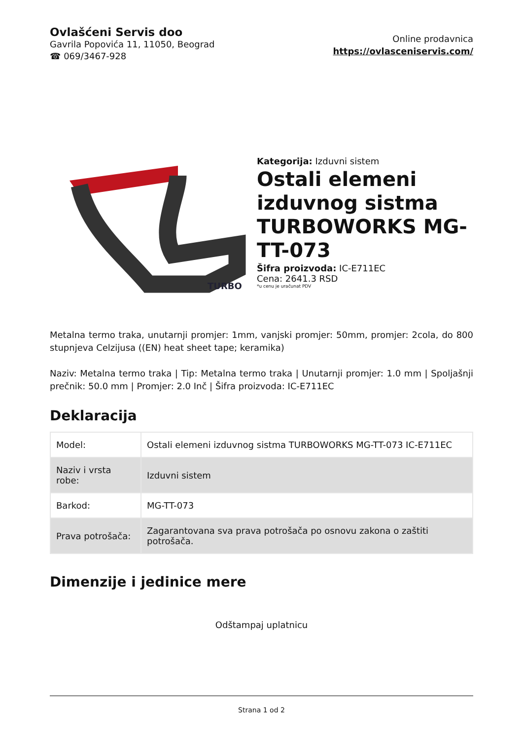Ovlašćeni Servis doo
Gavrila Popovića 11, 11050, Beograd
☎ 069/3467-928
Online prodavnica
https://ovlasceniservis.com/
TURBO
Kategorija: Izduvni sistem
Ostali elemeni izduvnog sistma TURBOWORKS MG-TT-073
Šifra proizvoda: IC-E711EC
Cena: 2641.3 RSD
*u cenu je uračunat PDV
Metalna termo traka, unutarnji promjer: 1mm, vanjski promjer: 50mm, promjer: 2cola, do 800 stupnjeva Celzijusa ((EN) heat sheet tape; keramika)
Naziv: Metalna termo traka | Tip: Metalna termo traka | Unutarnji promjer: 1.0 mm | Spoljašnji prečnik: 50.0 mm | Promjer: 2.0 Inč | Šifra proizvoda: IC-E711EC
Deklaracija
| Model: | Ostali elemeni izduvnog sistma TURBOWORKS MG-TT-073 IC-E711EC |
| Naziv i vrsta robe: | Izduvni sistem |
| Barkod: | MG-TT-073 |
| Prava potrošača: | Zagarantovana sva prava potrošača po osnovu zakona o zaštiti potrošača. |
Dimenzije i jedinice mere
Odštampaj uplatnicu
Strana 1 od 2